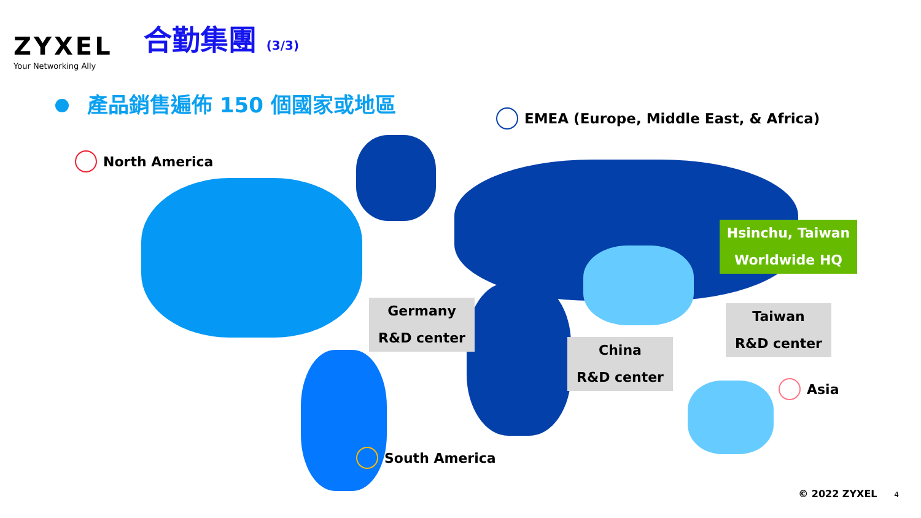ZYXEL
Your Networking Ally
合勤集團 (3/3)
產品銷售遍佈 150 個國家或地區
North America
EMEA (Europe, Middle East, & Africa)
South America
Asia
Germany
R&D center
China
R&D center
Taiwan
R&D center
Hsinchu, Taiwan
Worldwide HQ
© 2022 ZYXEL 4